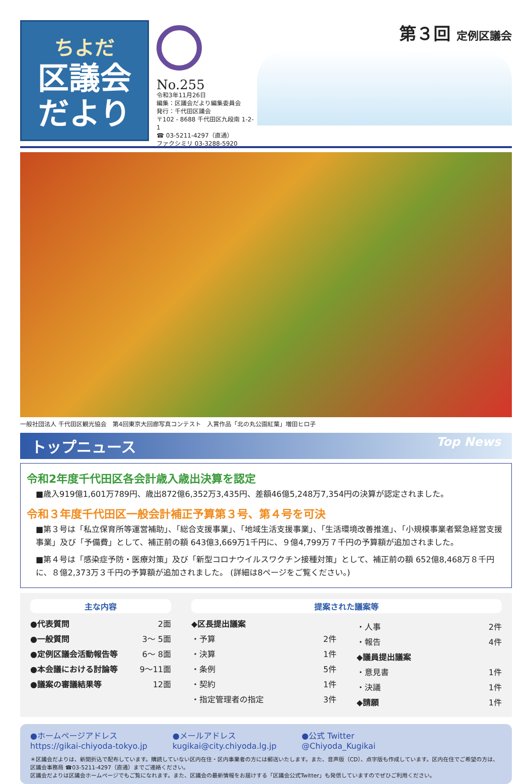ちよだ
区議会
だより
No.255
令和3年11月26日
編集：区議会だより編集委員会
発行：千代田区議会
〒102 - 8688 千代田区九段南 1-2-1
☎ 03-5211-4297（直通）
ファクシミリ 03-3288-5920
第３回 定例区議会
一般社団法人 千代田区観光協会　第4回東京大回廊写真コンテスト　入賞作品「北の丸公園紅葉」増田ヒロ子
トップニュース Top News
令和2年度千代田区各会計歳入歳出決算を認定
■歳入919億1,601万789円、歳出872億6,352万3,435円、差額46億5,248万7,354円の決算が認定されました。
令和３年度千代田区一般会計補正予算第３号、第４号を可決
■第３号は「私立保育所等運営補助」、「総合支援事業」、「地域生活支援事業」、「生活環境改善推進」、「小規模事業者緊急経営支援事業」及び「予備費」として、補正前の額 643億3,669万1千円に、９億4,799万７千円の予算額が追加されました。
■第４号は「感染症予防・医療対策」及び「新型コロナウイルスワクチン接種対策」として、補正前の額 652億8,468万８千円に、８億2,373万３千円の予算額が追加されました。 (詳細は8ページをご覧ください。)
主な内容
●代表質問 2面
●一般質問 3〜 5面
●定例区議会活動報告等 6〜 8面
●本会議における討論等 9〜11面
●議案の審議結果等 12面
提案された議案等
◆区長提出議案
・予算 2件
・決算 1件
・条例 5件
・契約 1件
・指定管理者の指定 3件
・人事 2件
・報告 4件
◆議員提出議案
・意見書 1件
・決議 1件
◆請願 1件
●ホームページアドレス
https://gikai-chiyoda-tokyo.jp
●メールアドレス
kugikai@city.chiyoda.lg.jp
●公式 Twitter
@Chiyoda_Kugikai
＊区議会だよりは、新聞折込で配布しています。購読していない区内在住・区内事業者の方には郵送いたします。また、音声版（CD）、点字版も作成しています。区内在住でご希望の方は、区議会事務局 ☎03-5211-4297（直通）までご連絡ください。
区議会だよりは区議会ホームページでもご覧になれます。また、区議会の最新情報をお届けする「区議会公式Twitter」も発信していますのでぜひご利用ください。